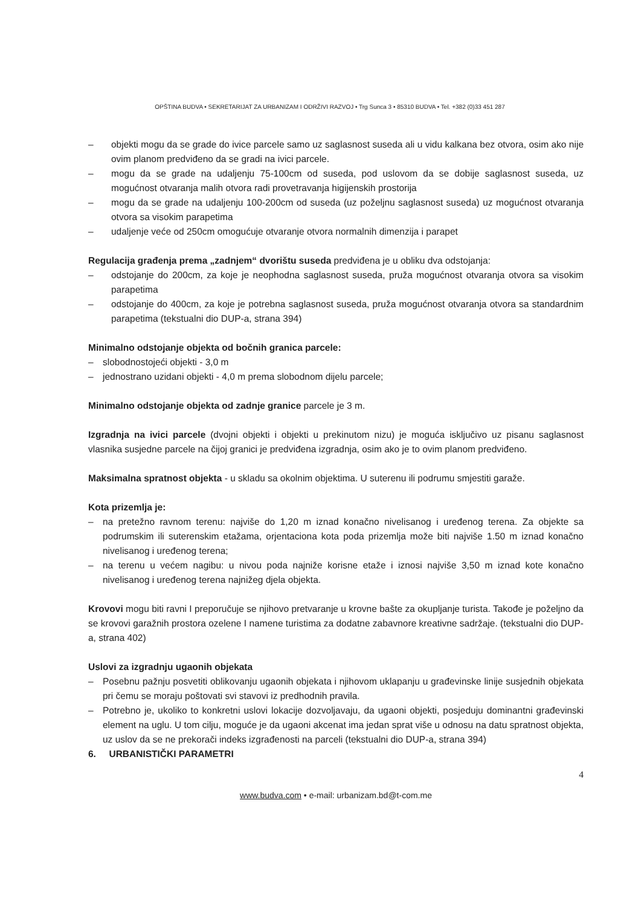OPŠTINA BUDVA • SEKRETARIJAT ZA URBANIZAM I ODRŽIVI RAZVOJ • Trg Sunca 3 • 85310 BUDVA • Tel. +382 (0)33 451 287
– objekti mogu da se grade do ivice parcele samo uz saglasnost suseda ali u vidu kalkana bez otvora, osim ako nije ovim planom predviđeno da se gradi na ivici parcele.
– mogu da se grade na udaljenju 75-100cm od suseda, pod uslovom da se dobije saglasnost suseda, uz mogućnost otvaranja malih otvora radi provetravanja higijenskih prostorija
– mogu da se grade na udaljenju 100-200cm od suseda (uz poželjnu saglasnost suseda) uz mogućnost otvaranja otvora sa visokim parapetima
– udaljenje veće od 250cm omogućuje otvaranje otvora normalnih dimenzija i parapet
Regulacija građenja prema „zadnjem“ dvorištu suseda predviđena je u obliku dva odstojanja:
– odstojanje do 200cm, za koje je neophodna saglasnost suseda, pruža mogućnost otvaranja otvora sa visokim parapetima
– odstojanje do 400cm, za koje je potrebna saglasnost suseda, pruža mogućnost otvaranja otvora sa standardnim parapetima (tekstualni dio DUP-a, strana 394)
Minimalno odstojanje objekta od bočnih granica parcele:
– slobodnostojeći objekti - 3,0 m
– jednostrano uzidani objekti - 4,0 m prema slobodnom dijelu parcele;
Minimalno odstojanje objekta od zadnje granice parcele je 3 m.
Izgradnja na ivici parcele (dvojni objekti i objekti u prekinutom nizu) je moguća isključivo uz pisanu saglasnost vlasnika susjedne parcele na čijoj granici je predviđena izgradnja, osim ako je to ovim planom predviđeno.
Maksimalna spratnost objekta - u skladu sa okolnim objektima. U suterenu ili podrumu smjestiti garaže.
Kota prizemlja je:
– na pretežno ravnom terenu: najviše do 1,20 m iznad konačno nivelisanog i uređenog terena. Za objekte sa podrumskim ili suterenskim etažama, orjentaciona kota poda prizemlja može biti najviše 1.50 m iznad konačno nivelisanog i uređenog terena;
– na terenu u većem nagibu: u nivou poda najniže korisne etaže i iznosi najviše 3,50 m iznad kote konačno nivelisanog i uređenog terena najnižeg djela objekta.
Krovovi mogu biti ravni I preporučuje se njihovo pretvaranje u krovne bašte za okupljanje turista. Takođe je poželjno da se krovovi garažnih prostora ozelene I namene turistima za dodatne zabavnore kreativne sadržaje. (tekstualni dio DUP-a, strana 402)
Uslovi za izgradnju ugaonih objekata
– Posebnu pažnju posvetiti oblikovanju ugaonih objekata i njihovom uklapanju u građevinske linije susjednih objekata pri čemu se moraju poštovati svi stavovi iz predhodnih pravila.
– Potrebno je, ukoliko to konkretni uslovi lokacije dozvoljavaju, da ugaoni objekti, posjeduju dominantni građevinski element na uglu. U tom cilju, moguće je da ugaoni akcenat ima jedan sprat više u odnosu na datu spratnost objekta, uz uslov da se ne prekorači indeks izgrađenosti na parceli (tekstualni dio DUP-a, strana 394)
6. URBANISTIČKI PARAMETRI
4
www.budva.com • e-mail: urbanizam.bd@t-com.me